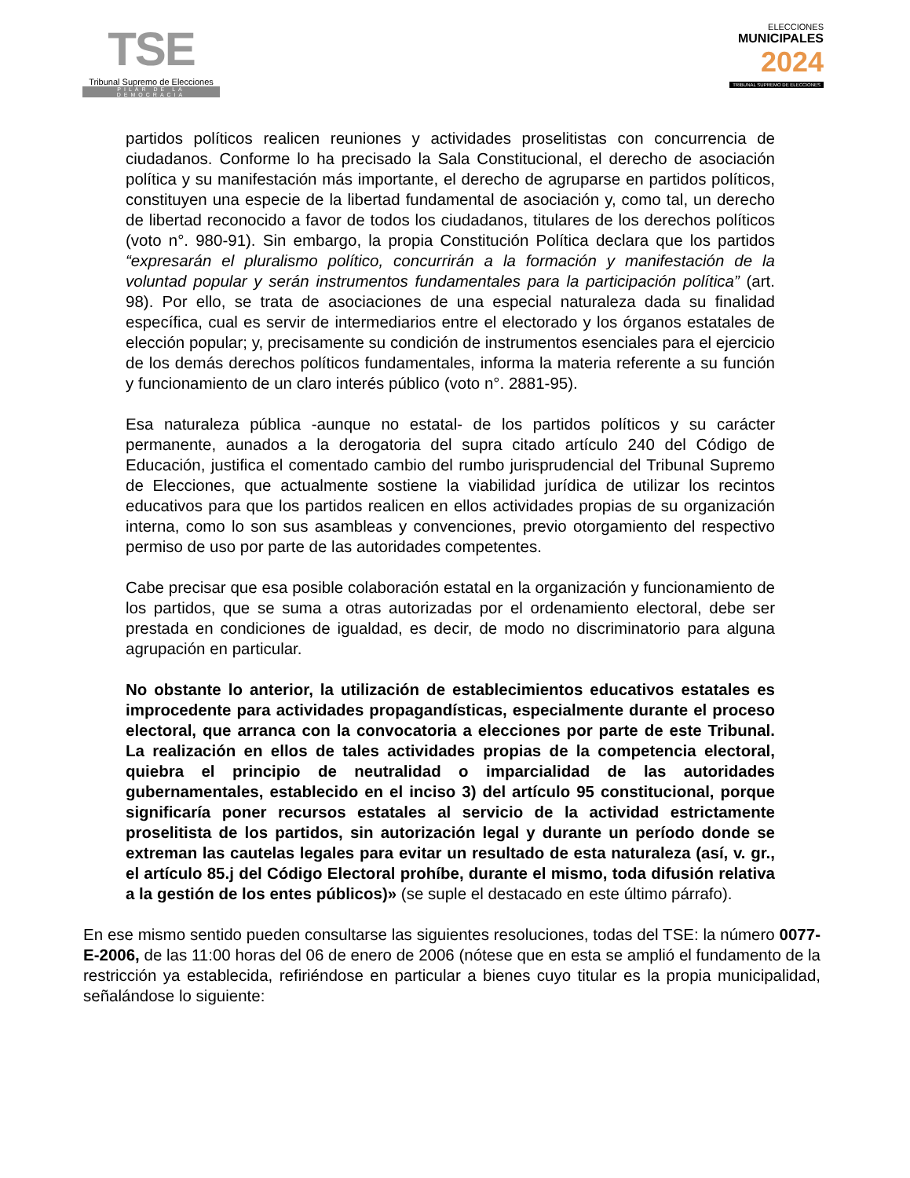TSE
Tribunal Supremo de Elecciones
PILAR DE LA DEMOCRACIA
ELECCIONES
MUNICIPALES
2024
TRIBUNAL SUPREMO DE ELECCIONES
partidos políticos realicen reuniones y actividades proselitistas con concurrencia de ciudadanos. Conforme lo ha precisado la Sala Constitucional, el derecho de asociación política y su manifestación más importante, el derecho de agruparse en partidos políticos, constituyen una especie de la libertad fundamental de asociación y, como tal, un derecho de libertad reconocido a favor de todos los ciudadanos, titulares de los derechos políticos (voto n°. 980-91). Sin embargo, la propia Constitución Política declara que los partidos “expresarán el pluralismo político, concurrirán a la formación y manifestación de la voluntad popular y serán instrumentos fundamentales para la participación política” (art. 98). Por ello, se trata de asociaciones de una especial naturaleza dada su finalidad específica, cual es servir de intermediarios entre el electorado y los órganos estatales de elección popular; y, precisamente su condición de instrumentos esenciales para el ejercicio de los demás derechos políticos fundamentales, informa la materia referente a su función y funcionamiento de un claro interés público (voto n°. 2881-95).
Esa naturaleza pública -aunque no estatal- de los partidos políticos y su carácter permanente, aunados a la derogatoria del supra citado artículo 240 del Código de Educación, justifica el comentado cambio del rumbo jurisprudencial del Tribunal Supremo de Elecciones, que actualmente sostiene la viabilidad jurídica de utilizar los recintos educativos para que los partidos realicen en ellos actividades propias de su organización interna, como lo son sus asambleas y convenciones, previo otorgamiento del respectivo permiso de uso por parte de las autoridades competentes.
Cabe precisar que esa posible colaboración estatal en la organización y funcionamiento de los partidos, que se suma a otras autorizadas por el ordenamiento electoral, debe ser prestada en condiciones de igualdad, es decir, de modo no discriminatorio para alguna agrupación en particular.
No obstante lo anterior, la utilización de establecimientos educativos estatales es improcedente para actividades propagandísticas, especialmente durante el proceso electoral, que arranca con la convocatoria a elecciones por parte de este Tribunal. La realización en ellos de tales actividades propias de la competencia electoral, quiebra el principio de neutralidad o imparcialidad de las autoridades gubernamentales, establecido en el inciso 3) del artículo 95 constitucional, porque significaría poner recursos estatales al servicio de la actividad estrictamente proselitista de los partidos, sin autorización legal y durante un período donde se extreman las cautelas legales para evitar un resultado de esta naturaleza (así, v. gr., el artículo 85.j del Código Electoral prohíbe, durante el mismo, toda difusión relativa a la gestión de los entes públicos)» (se suple el destacado en este último párrafo).
En ese mismo sentido pueden consultarse las siguientes resoluciones, todas del TSE: la número 0077-E-2006, de las 11:00 horas del 06 de enero de 2006 (nótese que en esta se amplió el fundamento de la restricción ya establecida, refiriéndose en particular a bienes cuyo titular es la propia municipalidad, señalándose lo siguiente: